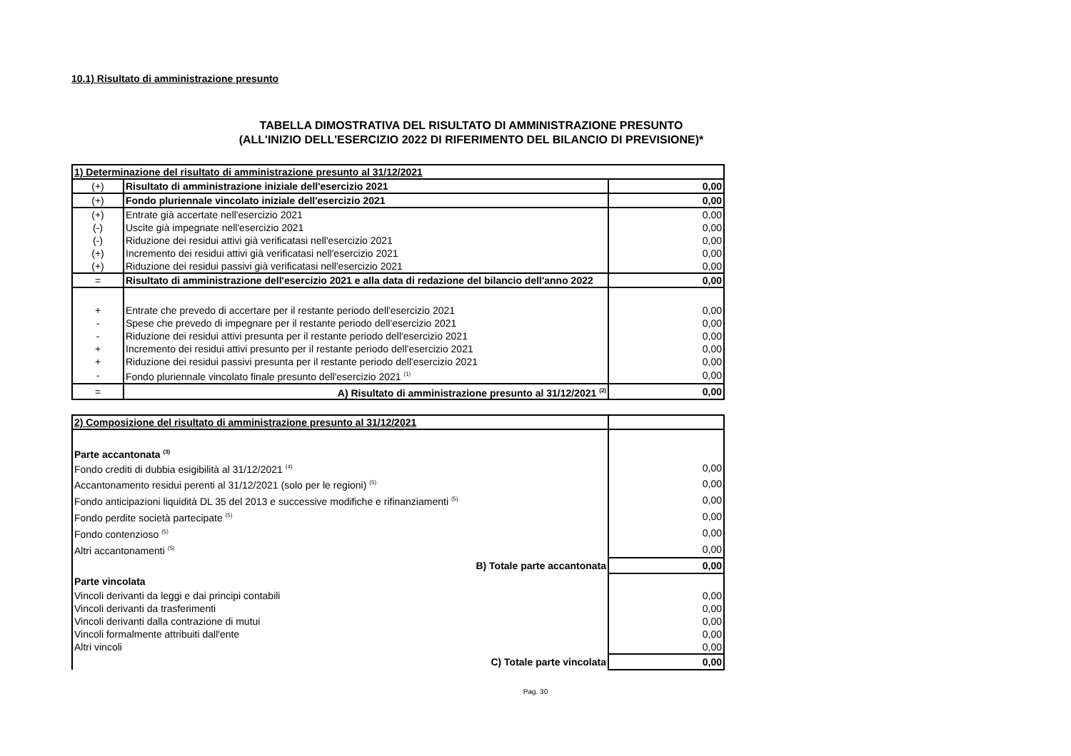10.1) Risultato di amministrazione presunto
TABELLA DIMOSTRATIVA DEL RISULTATO DI AMMINISTRAZIONE PRESUNTO
(ALL'INIZIO DELL'ESERCIZIO 2022 DI RIFERIMENTO DEL BILANCIO DI PREVISIONE)*
| 1) Determinazione del risultato di amministrazione presunto al 31/12/2021 | | |
| (+) | Risultato di amministrazione iniziale dell'esercizio 2021 | 0,00 |
| (+) | Fondo pluriennale vincolato iniziale dell'esercizio 2021 | 0,00 |
| (+) | Entrate già accertate nell'esercizio 2021 | 0,00 |
| (-) | Uscite già impegnate nell'esercizio 2021 | 0,00 |
| (-) | Riduzione dei residui attivi già verificatasi nell'esercizio 2021 | 0,00 |
| (+) | Incremento dei residui attivi già verificatasi nell'esercizio 2021 | 0,00 |
| (+) | Riduzione dei residui passivi già verificatasi nell'esercizio 2021 | 0,00 |
| = | Risultato di amministrazione dell'esercizio 2021 e alla data di redazione del bilancio dell'anno 2022 | 0,00 |
| + | Entrate che prevedo di accertare per il restante periodo dell'esercizio 2021 | 0,00 |
| - | Spese che prevedo di impegnare per il restante periodo dell'esercizio 2021 | 0,00 |
| - | Riduzione dei residui attivi presunta per il restante periodo dell'esercizio 2021 | 0,00 |
| + | Incremento dei residui attivi presunto per il restante periodo dell'esercizio 2021 | 0,00 |
| + | Riduzione dei residui passivi presunta per il restante periodo dell'esercizio 2021 | 0,00 |
| - | Fondo pluriennale vincolato finale presunto dell'esercizio 2021 <sup>(1)</sup> | 0,00 |
| = | A) Risultato di amministrazione presunto al 31/12/2021 <sup>(2)</sup> | 0,00 |
| 2) Composizione del risultato di amministrazione presunto al 31/12/2021 | |
| Parte accantonata <sup>(3)</sup> | |
| Fondo crediti di dubbia esigibilità al 31/12/2021 <sup>(4)</sup> | 0,00 |
| Accantonamento residui perenti al 31/12/2021 (solo per le regioni) <sup>(5)</sup> | 0,00 |
| Fondo anticipazioni liquidità DL 35 del 2013 e successive modifiche e rifinanziamenti <sup>(5)</sup> | 0,00 |
| Fondo perdite società partecipate <sup>(5)</sup> | 0,00 |
| Fondo contenzioso <sup>(5)</sup> | 0,00 |
| Altri accantonamenti <sup>(5)</sup> | 0,00 |
| B) Totale parte accantonata | 0,00 |
| Parte vincolata | |
| Vincoli derivanti da leggi e dai principi contabili | 0,00 |
| Vincoli derivanti da trasferimenti | 0,00 |
| Vincoli derivanti dalla contrazione di mutui | 0,00 |
| Vincoli formalmente attribuiti dall'ente | 0,00 |
| Altri vincoli | 0,00 |
| C) Totale parte vincolata | 0,00 |
Pag. 30